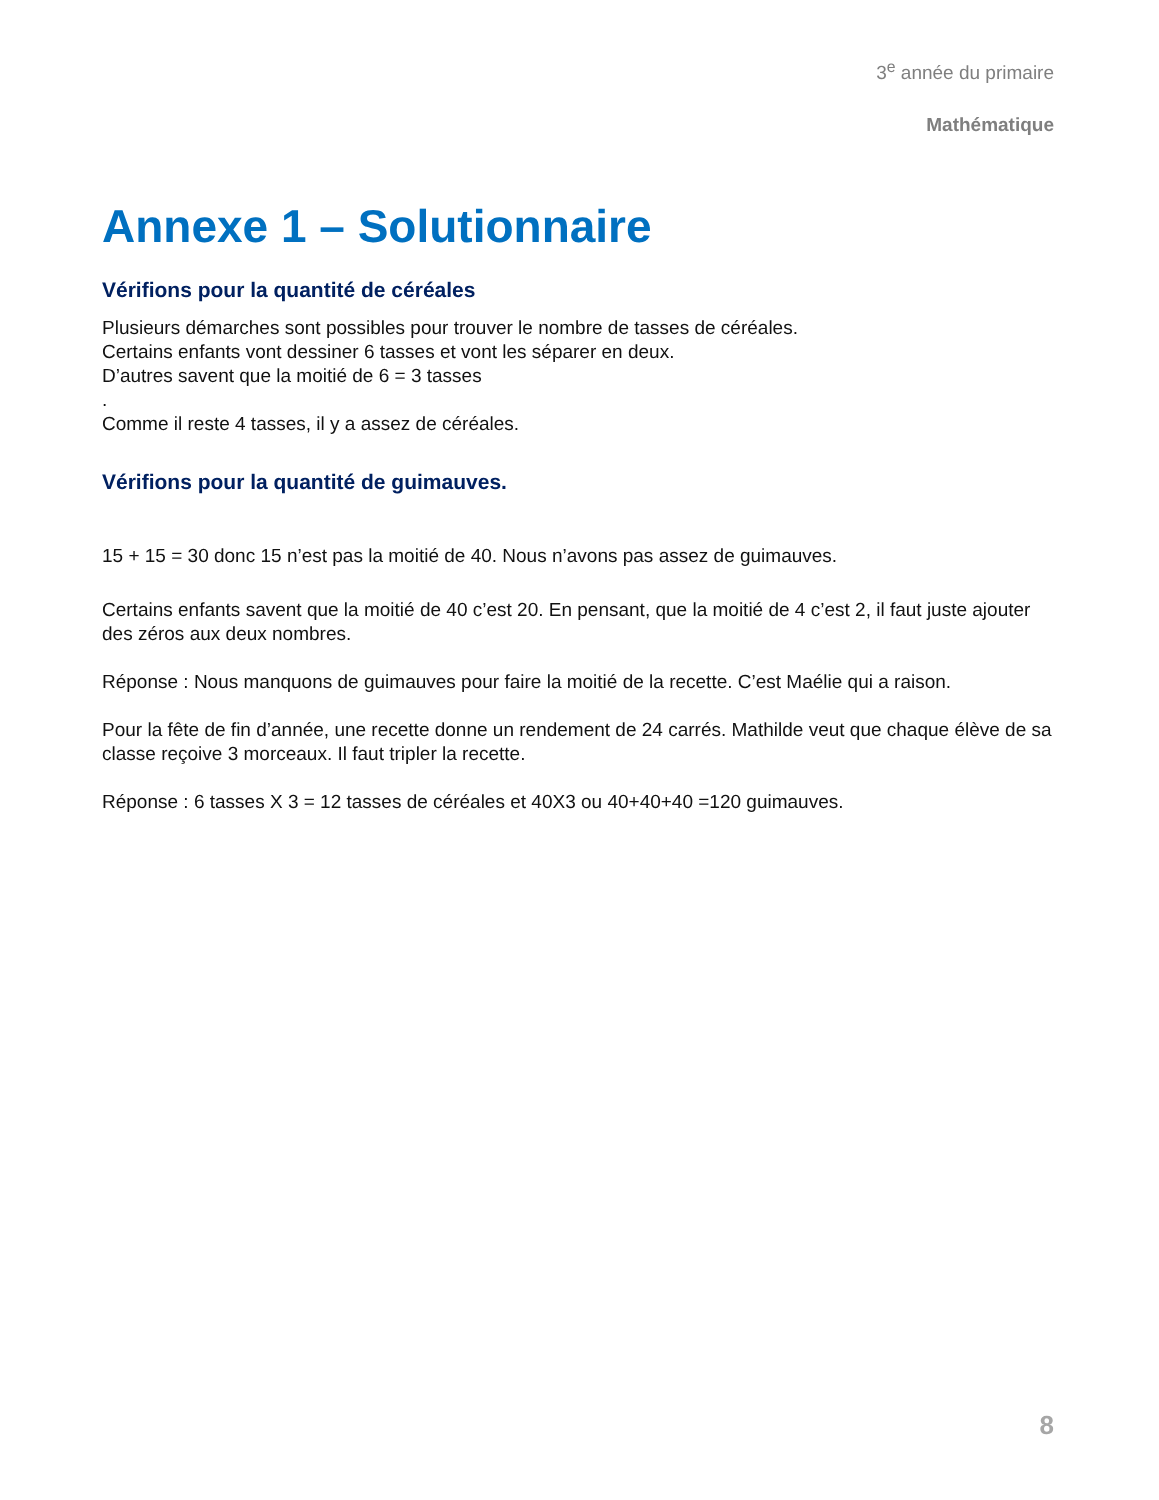3<sup>e</sup> année du primaire
Mathématique
Annexe 1 – Solutionnaire
Vérifions pour la quantité de céréales
Plusieurs démarches sont possibles pour trouver le nombre de tasses de céréales.
Certains enfants vont dessiner 6 tasses et vont les séparer en deux.
D’autres savent que la moitié de 6 = 3 tasses
.
Comme il reste 4 tasses, il y a assez de céréales.
Vérifions pour la quantité de guimauves.
15 + 15 = 30 donc 15 n’est pas la moitié de 40. Nous n’avons pas assez de guimauves.
Certains enfants savent que la moitié de 40 c’est 20. En pensant, que la moitié de 4 c’est 2, il faut juste ajouter des zéros aux deux nombres.
Réponse : Nous manquons de guimauves pour faire la moitié de la recette. C’est Maélie qui a raison.
Pour la fête de fin d’année, une recette donne un rendement de 24 carrés. Mathilde veut que chaque élève de sa classe reçoive 3 morceaux. Il faut tripler la recette.
Réponse : 6 tasses X 3 = 12 tasses de céréales et 40X3 ou 40+40+40 =120 guimauves.
8